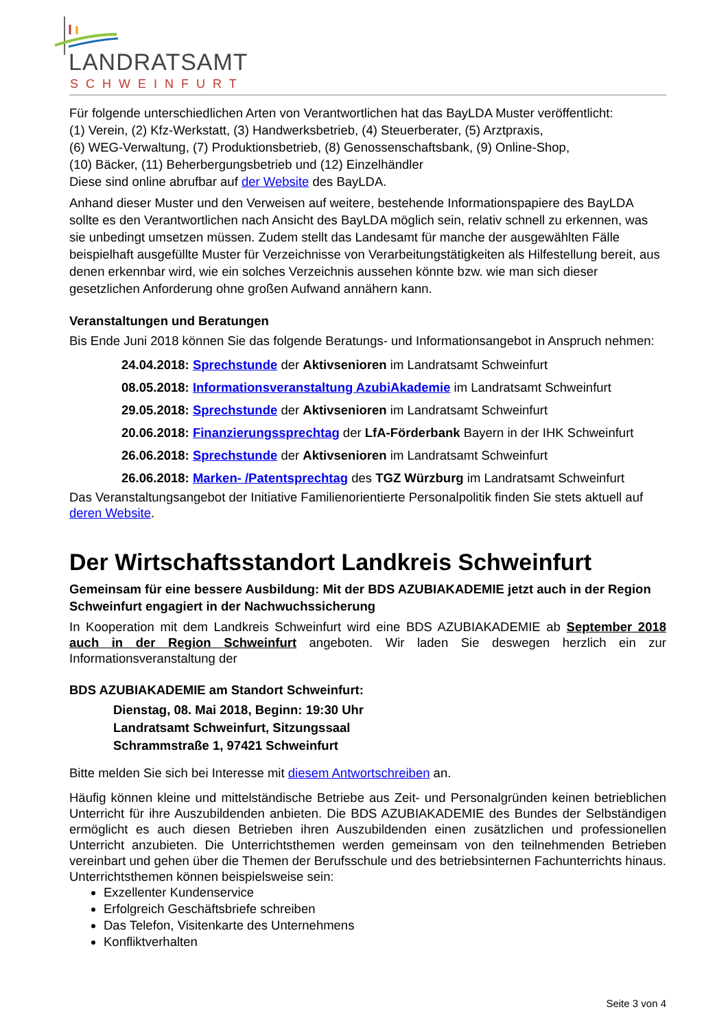LANDRATSAMT
SCHWEINFURT
Für folgende unterschiedlichen Arten von Verantwortlichen hat das BayLDA Muster veröffentlicht:
(1) Verein, (2) Kfz-Werkstatt, (3) Handwerksbetrieb, (4) Steuerberater, (5) Arztpraxis,
(6) WEG-Verwaltung, (7) Produktionsbetrieb, (8) Genossenschaftsbank, (9) Online-Shop,
(10) Bäcker, (11) Beherbergungsbetrieb und (12) Einzelhändler
Diese sind online abrufbar auf der Website des BayLDA.
Anhand dieser Muster und den Verweisen auf weitere, bestehende Informationspapiere des BayLDA sollte es den Verantwortlichen nach Ansicht des BayLDA möglich sein, relativ schnell zu erkennen, was sie unbedingt umsetzen müssen. Zudem stellt das Landesamt für manche der ausgewählten Fälle beispielhaft ausgefüllte Muster für Verzeichnisse von Verarbeitungstätigkeiten als Hilfestellung bereit, aus denen erkennbar wird, wie ein solches Verzeichnis aussehen könnte bzw. wie man sich dieser gesetzlichen Anforderung ohne großen Aufwand annähern kann.
Veranstaltungen und Beratungen
Bis Ende Juni 2018 können Sie das folgende Beratungs- und Informationsangebot in Anspruch nehmen:
24.04.2018: Sprechstunde der Aktivsenioren im Landratsamt Schweinfurt
08.05.2018: Informationsveranstaltung AzubiAkademie im Landratsamt Schweinfurt
29.05.2018: Sprechstunde der Aktivsenioren im Landratsamt Schweinfurt
20.06.2018: Finanzierungssprechtag der LfA-Förderbank Bayern in der IHK Schweinfurt
26.06.2018: Sprechstunde der Aktivsenioren im Landratsamt Schweinfurt
26.06.2018: Marken- /Patentsprechtag des TGZ Würzburg im Landratsamt Schweinfurt
Das Veranstaltungsangebot der Initiative Familienorientierte Personalpolitik finden Sie stets aktuell auf deren Website.
Der Wirtschaftsstandort Landkreis Schweinfurt
Gemeinsam für eine bessere Ausbildung: Mit der BDS AZUBIAKADEMIE jetzt auch in der Region Schweinfurt engagiert in der Nachwuchssicherung
In Kooperation mit dem Landkreis Schweinfurt wird eine BDS AZUBIAKADEMIE ab September 2018 auch in der Region Schweinfurt angeboten. Wir laden Sie deswegen herzlich ein zur Informationsveranstaltung der
BDS AZUBIAKADEMIE am Standort Schweinfurt:
Dienstag, 08. Mai 2018, Beginn: 19:30 Uhr
Landratsamt Schweinfurt, Sitzungssaal
Schrammstraße 1, 97421 Schweinfurt
Bitte melden Sie sich bei Interesse mit diesem Antwortschreiben an.
Häufig können kleine und mittelständische Betriebe aus Zeit- und Personalgründen keinen betrieblichen Unterricht für ihre Auszubildenden anbieten. Die BDS AZUBIAKADEMIE des Bundes der Selbständigen ermöglicht es auch diesen Betrieben ihren Auszubildenden einen zusätzlichen und professionellen Unterricht anzubieten. Die Unterrichtsthemen werden gemeinsam von den teilnehmenden Betrieben vereinbart und gehen über die Themen der Berufsschule und des betriebsinternen Fachunterrichts hinaus. Unterrichtsthemen können beispielsweise sein:
Exzellenter Kundenservice
Erfolgreich Geschäftsbriefe schreiben
Das Telefon, Visitenkarte des Unternehmens
Konfliktverhalten
Seite 3 von 4